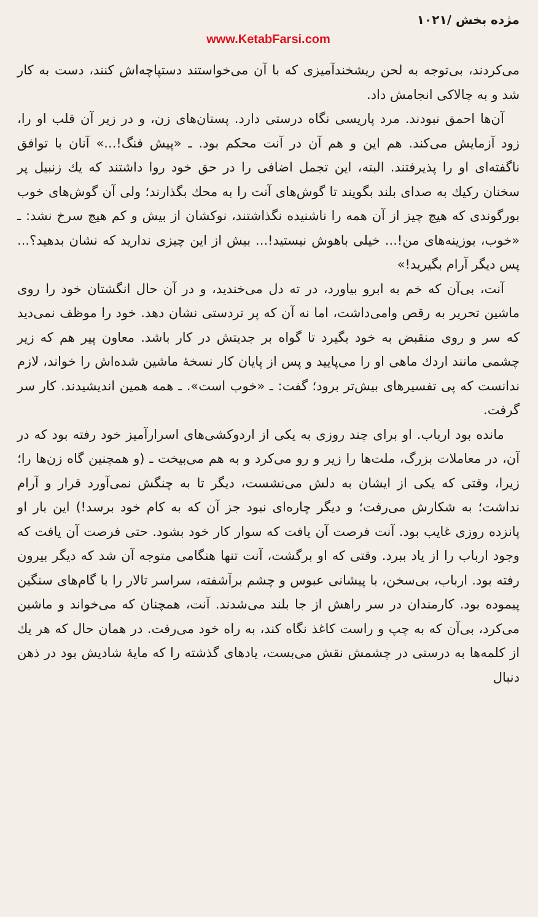مژده بخش ‌/۱۰۲۱
www.KetabFarsi.com
می‌کردند، بی‌توجه به لحن ریشخندآمیزی که با آن می‌خواستند دستپاچه‌اش کنند، دست به کار شد و به چالاکی انجامش داد.
آن‌ها احمق نبودند. مرد پاریسی نگاه درستی دارد. پستان‌های زن، و در زیر آن قلب او را، زود آزمایش می‌کند. هم این و هم آن در آنت محکم بود. ـ «پیش فنگ!...» آنان با توافق ناگفته‌ای او را پذیرفتند. البته، این تجمل اضافی را در حق خود روا داشتند که یك زنبیل پر سخنان رکیك به صدای بلند بگویند تا گوش‌های آنت را به محك بگذارند؛ ولی آن گوش‌های خوب بورگوندی که هیچ چیز از آن همه را ناشنیده نگذاشتند، نوکشان از بیش و کم هیچ سرخ نشد: ـ «خوب، بوزینه‌های من!... خیلی باهوش نیستید!... بیش از این چیزی ندارید که نشان بدهید؟... پس دیگر آرام بگیرید!»
آنت، بی‌آن که خم به ابرو بیاورد، در ته دل می‌خندید، و در آن حال انگشتان خود را روی ماشین تحریر به رقص وامی‌داشت، اما نه آن که پر تردستی نشان دهد. خود را موظف نمی‌دید که سر و روی منقبض به خود بگیرد تا گواه بر جدیتش در کار باشد. معاون پیر هم که زیر چشمی مانند اردك ماهی او را می‌پایید و پس از پایان کار نسخهٔ ماشین شده‌اش را خواند، لازم ندانست که پی تفسیرهای بیش‌تر برود؛ گفت: ـ «خوب است». ـ همه همین اندیشیدند. کار سر گرفت.
مانده بود ارباب. او برای چند روزی به یکی از اردوکشی‌های اسرارآمیز خود رفته بود که در آن، در معاملات بزرگ، ملت‌ها را زیر و رو می‌کرد و به هم می‌بیخت ـ (و همچنین گاه زن‌ها را؛ زیرا، وقتی که یکی از ایشان به دلش می‌نشست، دیگر تا به چنگش نمی‌آورد قرار و آرام نداشت؛ به شکارش می‌رفت؛ و دیگر چاره‌ای نبود جز آن که به کام خود برسد!) این بار او پانزده روزی غایب بود. آنت فرصت آن یافت که سوار کار خود بشود. حتی فرصت آن یافت که وجود ارباب را از یاد ببرد. وقتی که او برگشت، آنت تنها هنگامی متوجه آن شد که دیگر بیرون رفته بود. ارباب، بی‌سخن، با پیشانی عبوس و چشم برآشفته، سراسر تالار را با گام‌های سنگین پیموده بود. کارمندان در سر راهش از جا بلند می‌شدند. آنت، همچنان که می‌خواند و ماشین می‌کرد، بی‌آن که به چپ و راست کاغذ نگاه کند، به راه خود می‌رفت. در همان حال که هر یك از کلمه‌ها به درستی در چشمش نقش می‌بست، یادهای گذشته را که مایهٔ شادیش بود در ذهن دنبال